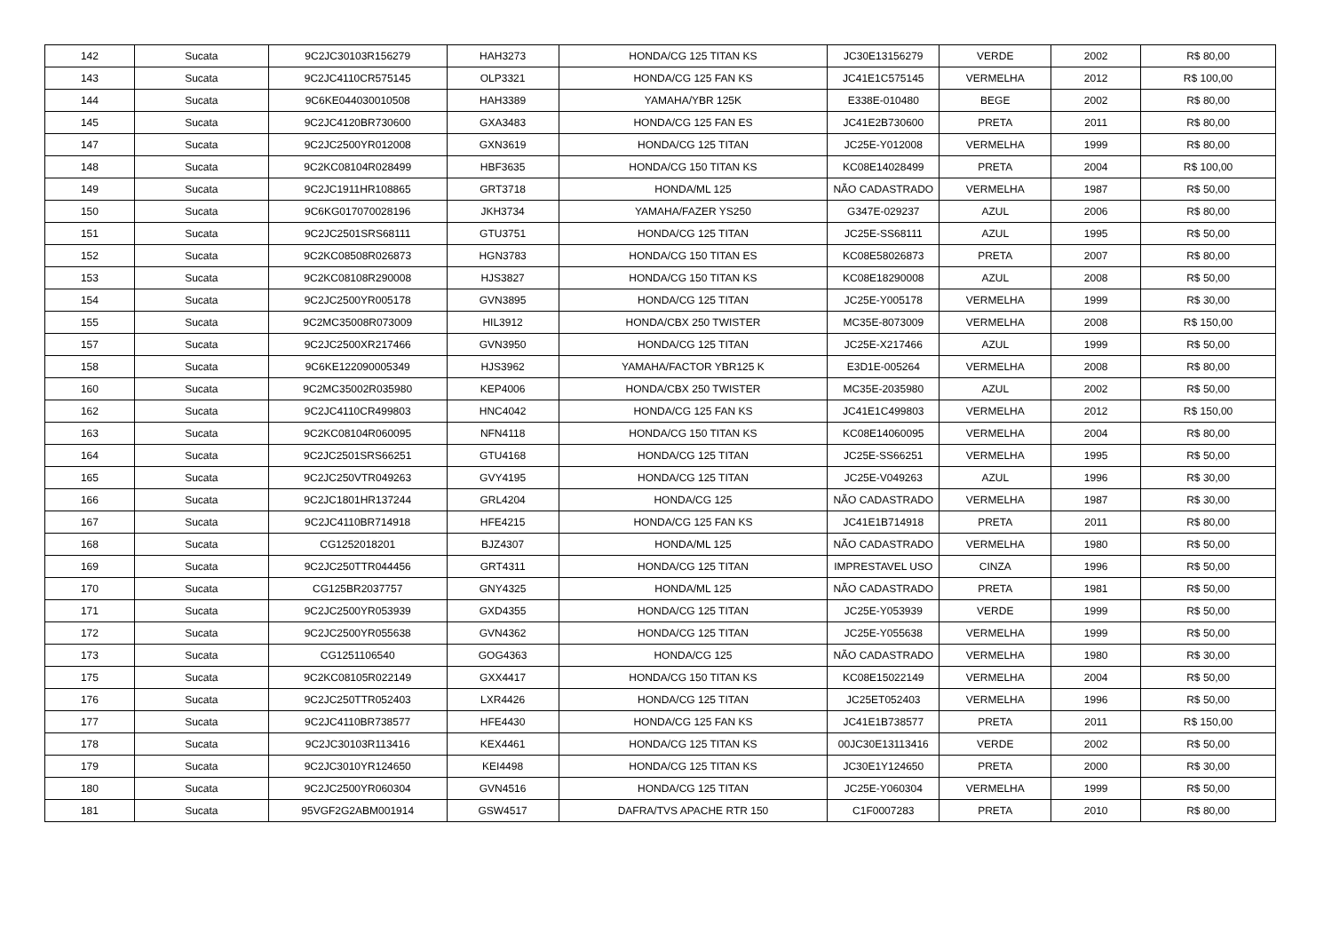| 142 | Sucata | 9C2JC30103R156279 | HAH3273 | HONDA/CG 125 TITAN KS | JC30E13156279 | VERDE | 2002 | R$ 80,00 |
| 143 | Sucata | 9C2JC4110CR575145 | OLP3321 | HONDA/CG 125 FAN KS | JC41E1C575145 | VERMELHA | 2012 | R$ 100,00 |
| 144 | Sucata | 9C6KE044030010508 | HAH3389 | YAMAHA/YBR 125K | E338E-010480 | BEGE | 2002 | R$ 80,00 |
| 145 | Sucata | 9C2JC4120BR730600 | GXA3483 | HONDA/CG 125 FAN ES | JC41E2B730600 | PRETA | 2011 | R$ 80,00 |
| 147 | Sucata | 9C2JC2500YR012008 | GXN3619 | HONDA/CG 125 TITAN | JC25E-Y012008 | VERMELHA | 1999 | R$ 80,00 |
| 148 | Sucata | 9C2KC08104R028499 | HBF3635 | HONDA/CG 150 TITAN KS | KC08E14028499 | PRETA | 2004 | R$ 100,00 |
| 149 | Sucata | 9C2JC1911HR108865 | GRT3718 | HONDA/ML 125 | NÃO CADASTRADO | VERMELHA | 1987 | R$ 50,00 |
| 150 | Sucata | 9C6KG017070028196 | JKH3734 | YAMAHA/FAZER YS250 | G347E-029237 | AZUL | 2006 | R$ 80,00 |
| 151 | Sucata | 9C2JC2501SRS68111 | GTU3751 | HONDA/CG 125 TITAN | JC25E-SS68111 | AZUL | 1995 | R$ 50,00 |
| 152 | Sucata | 9C2KC08508R026873 | HGN3783 | HONDA/CG 150 TITAN ES | KC08E58026873 | PRETA | 2007 | R$ 80,00 |
| 153 | Sucata | 9C2KC08108R290008 | HJS3827 | HONDA/CG 150 TITAN KS | KC08E18290008 | AZUL | 2008 | R$ 50,00 |
| 154 | Sucata | 9C2JC2500YR005178 | GVN3895 | HONDA/CG 125 TITAN | JC25E-Y005178 | VERMELHA | 1999 | R$ 30,00 |
| 155 | Sucata | 9C2MC35008R073009 | HIL3912 | HONDA/CBX 250 TWISTER | MC35E-8073009 | VERMELHA | 2008 | R$ 150,00 |
| 157 | Sucata | 9C2JC2500XR217466 | GVN3950 | HONDA/CG 125 TITAN | JC25E-X217466 | AZUL | 1999 | R$ 50,00 |
| 158 | Sucata | 9C6KE122090005349 | HJS3962 | YAMAHA/FACTOR YBR125 K | E3D1E-005264 | VERMELHA | 2008 | R$ 80,00 |
| 160 | Sucata | 9C2MC35002R035980 | KEP4006 | HONDA/CBX 250 TWISTER | MC35E-2035980 | AZUL | 2002 | R$ 50,00 |
| 162 | Sucata | 9C2JC4110CR499803 | HNC4042 | HONDA/CG 125 FAN KS | JC41E1C499803 | VERMELHA | 2012 | R$ 150,00 |
| 163 | Sucata | 9C2KC08104R060095 | NFN4118 | HONDA/CG 150 TITAN KS | KC08E14060095 | VERMELHA | 2004 | R$ 80,00 |
| 164 | Sucata | 9C2JC2501SRS66251 | GTU4168 | HONDA/CG 125 TITAN | JC25E-SS66251 | VERMELHA | 1995 | R$ 50,00 |
| 165 | Sucata | 9C2JC250VTR049263 | GVY4195 | HONDA/CG 125 TITAN | JC25E-V049263 | AZUL | 1996 | R$ 30,00 |
| 166 | Sucata | 9C2JC1801HR137244 | GRL4204 | HONDA/CG 125 | NÃO CADASTRADO | VERMELHA | 1987 | R$ 30,00 |
| 167 | Sucata | 9C2JC4110BR714918 | HFE4215 | HONDA/CG 125 FAN KS | JC41E1B714918 | PRETA | 2011 | R$ 80,00 |
| 168 | Sucata | CG1252018201 | BJZ4307 | HONDA/ML 125 | NÃO CADASTRADO | VERMELHA | 1980 | R$ 50,00 |
| 169 | Sucata | 9C2JC250TTR044456 | GRT4311 | HONDA/CG 125 TITAN | IMPRESTAVEL USO | CINZA | 1996 | R$ 50,00 |
| 170 | Sucata | CG125BR2037757 | GNY4325 | HONDA/ML 125 | NÃO CADASTRADO | PRETA | 1981 | R$ 50,00 |
| 171 | Sucata | 9C2JC2500YR053939 | GXD4355 | HONDA/CG 125 TITAN | JC25E-Y053939 | VERDE | 1999 | R$ 50,00 |
| 172 | Sucata | 9C2JC2500YR055638 | GVN4362 | HONDA/CG 125 TITAN | JC25E-Y055638 | VERMELHA | 1999 | R$ 50,00 |
| 173 | Sucata | CG1251106540 | GOG4363 | HONDA/CG 125 | NÃO CADASTRADO | VERMELHA | 1980 | R$ 30,00 |
| 175 | Sucata | 9C2KC08105R022149 | GXX4417 | HONDA/CG 150 TITAN KS | KC08E15022149 | VERMELHA | 2004 | R$ 50,00 |
| 176 | Sucata | 9C2JC250TTR052403 | LXR4426 | HONDA/CG 125 TITAN | JC25ET052403 | VERMELHA | 1996 | R$ 50,00 |
| 177 | Sucata | 9C2JC4110BR738577 | HFE4430 | HONDA/CG 125 FAN KS | JC41E1B738577 | PRETA | 2011 | R$ 150,00 |
| 178 | Sucata | 9C2JC30103R113416 | KEX4461 | HONDA/CG 125 TITAN KS | 00JC30E13113416 | VERDE | 2002 | R$ 50,00 |
| 179 | Sucata | 9C2JC3010YR124650 | KEI4498 | HONDA/CG 125 TITAN KS | JC30E1Y124650 | PRETA | 2000 | R$ 30,00 |
| 180 | Sucata | 9C2JC2500YR060304 | GVN4516 | HONDA/CG 125 TITAN | JC25E-Y060304 | VERMELHA | 1999 | R$ 50,00 |
| 181 | Sucata | 95VGF2G2ABM001914 | GSW4517 | DAFRA/TVS APACHE RTR 150 | C1F0007283 | PRETA | 2010 | R$ 80,00 |